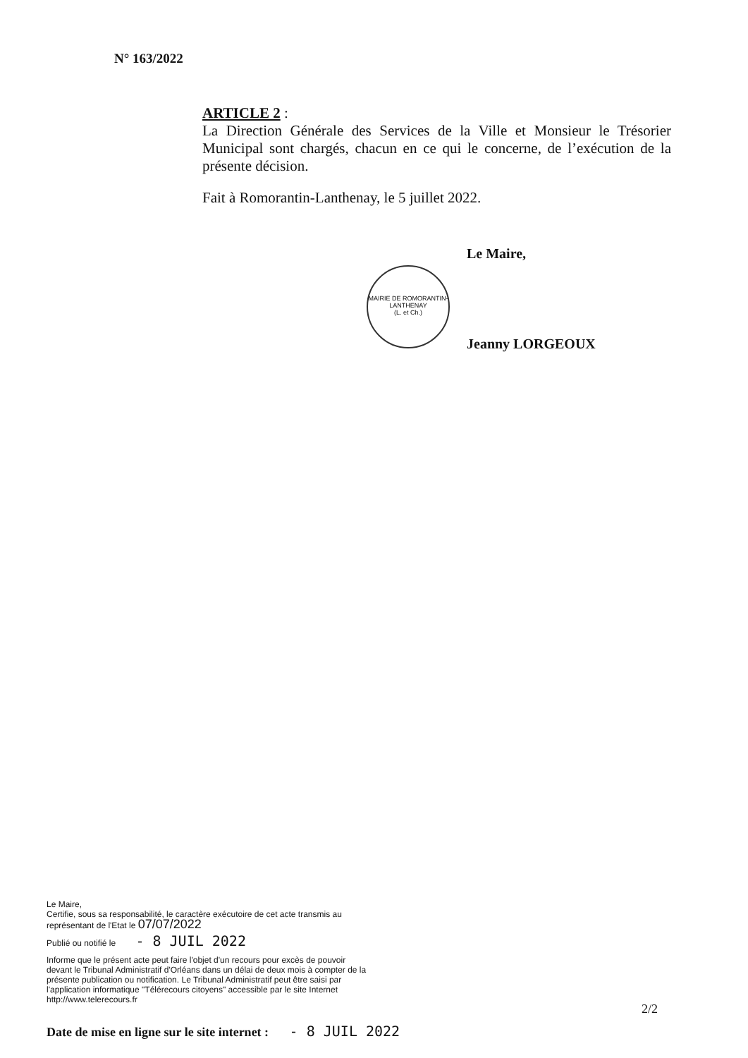N° 163/2022
ARTICLE 2 :
La Direction Générale des Services de la Ville et Monsieur le Trésorier Municipal sont chargés, chacun en ce qui le concerne, de l’exécution de la présente décision.
Fait à Romorantin-Lanthenay, le 5 juillet 2022.
MAIRIE DE ROMORANTIN-LANTHENAY
(L. et Ch.)
Le Maire,
Jeanny LORGEOUX
Le Maire,
Certifie, sous sa responsabilité, le caractère exécutoire de cet acte transmis au représentant de l'Etat le 07/07/2022
Publié ou notifié le - 8 JUIL 2022
Informe que le présent acte peut faire l'objet d'un recours pour excès de pouvoir devant le Tribunal Administratif d'Orléans dans un délai de deux mois à compter de la présente publication ou notification. Le Tribunal Administratif peut être saisi par l'application informatique "Télérecours citoyens" accessible par le site Internet http://www.telerecours.fr
2/2
Date de mise en ligne sur le site internet : - 8 JUIL 2022